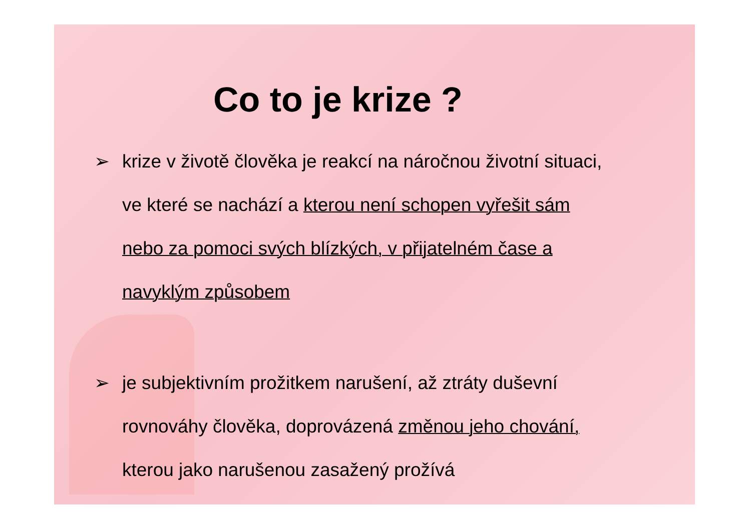Co to je krize ?
➢ krize v životě člověka je reakcí na náročnou životní situaci,
ve které se nachází a kterou není schopen vyřešit sám
nebo za pomoci svých blízkých, v přijatelném čase a
navyklým způsobem
➢ je subjektivním prožitkem narušení, až ztráty duševní
rovnováhy člověka, doprovázená změnou jeho chování,
kterou jako narušenou zasažený prožívá